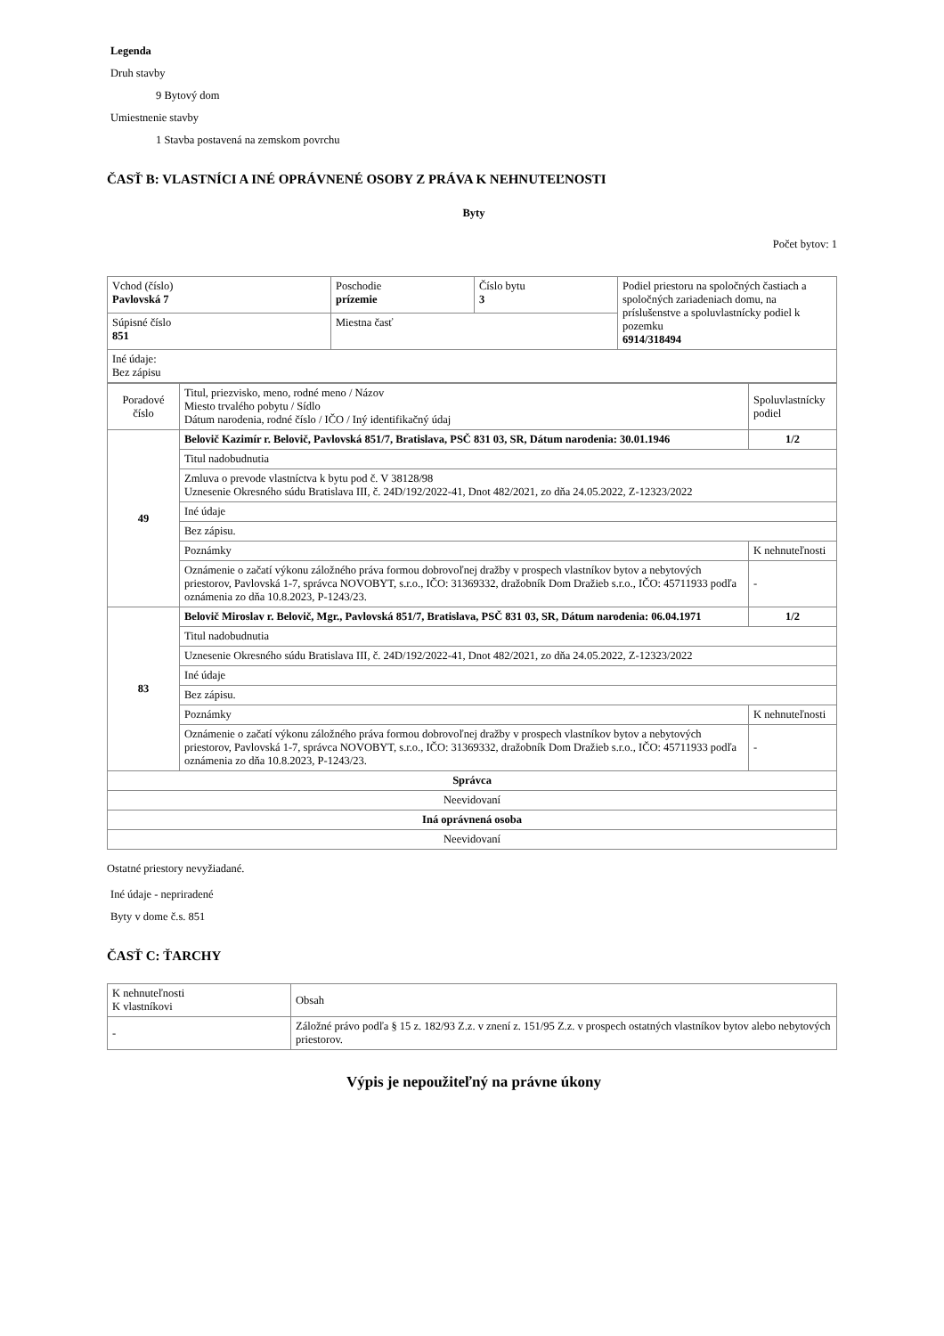Legenda
Druh stavby
9 Bytový dom
Umiestnenie stavby
1 Stavba postavená na zemskom povrchu
ČASŤ B: VLASTNÍCI A INÉ OPRÁVNENÉ OSOBY Z PRÁVA K NEHNUTEĽNOSTI
Byty
Počet bytov: 1
| Vchod (číslo) Pavlovská 7 | Poschodie prízemie | Číslo bytu 3 | Podiel priestoru na spoločných častiach a spoločných zariadeniach domu, na príslušenstve a spoluvlastnícky podiel k pozemku 6914/318494 |
| Súpisné číslo 851 | Miestna časť | | |
| Iné údaje: Bez zápisu | | | |
| Poradové číslo | Titul, priezvisko, meno, rodné meno / Názov Miesto trvalého pobytu / Sídlo Dátum narodenia, rodné číslo / IČO / Iný identifikačný údaj | Spoluvlastnícky podiel |
| 49 | Belovič Kazimír r. Belovič, Pavlovská 851/7, Bratislava, PSČ 831 03, SR, Dátum narodenia: 30.01.1946 | 1/2 |
| | Titul nadobudnutia | |
| | Zmluva o prevode vlastníctva k bytu pod č. V 38128/98 Uznesenie Okresného súdu Bratislava III, č. 24D/192/2022-41, Dnot 482/2021, zo dňa 24.05.2022, Z-12323/2022 | |
| | Iné údaje | |
| | Bez zápisu. | |
| | Poznámky | K nehnuteľnosti |
| | Oznámenie o začatí výkonu záložného práva formou dobrovoľnej dražby v prospech vlastníkov bytov a nebytových priestorov, Pavlovská 1-7, správca NOVOBYT, s.r.o., IČO: 31369332, dražobník Dom Dražieb s.r.o., IČO: 45711933 podľa oznámenia zo dňa 10.8.2023, P-1243/23. | - |
| 83 | Belovič Miroslav r. Belovič, Mgr., Pavlovská 851/7, Bratislava, PSČ 831 03, SR, Dátum narodenia: 06.04.1971 | 1/2 |
| | Titul nadobudnutia | |
| | Uznesenie Okresného súdu Bratislava III, č. 24D/192/2022-41, Dnot 482/2021, zo dňa 24.05.2022, Z-12323/2022 | |
| | Iné údaje | |
| | Bez zápisu. | |
| | Poznámky | K nehnuteľnosti |
| | Oznámenie o začatí výkonu záložného práva formou dobrovoľnej dražby v prospech vlastníkov bytov a nebytových priestorov, Pavlovská 1-7, správca NOVOBYT, s.r.o., IČO: 31369332, dražobník Dom Dražieb s.r.o., IČO: 45711933 podľa oznámenia zo dňa 10.8.2023, P-1243/23. | - |
| Správca | | |
| Neevidovaní | | |
| Iná oprávnená osoba | | |
| Neevidovaní | | |
Ostatné priestory nevyžiadané.
Iné údaje - nepriradené
Byty v dome č.s. 851
ČASŤ C: ŤARCHY
| K nehnuteľnosti K vlastníkovi | Obsah |
| - | Záložné právo podľa § 15 z. 182/93 Z.z. v znení z. 151/95 Z.z. v prospech ostatných vlastníkov bytov alebo nebytových priestorov. |
Výpis je nepoužiteľný na právne úkony